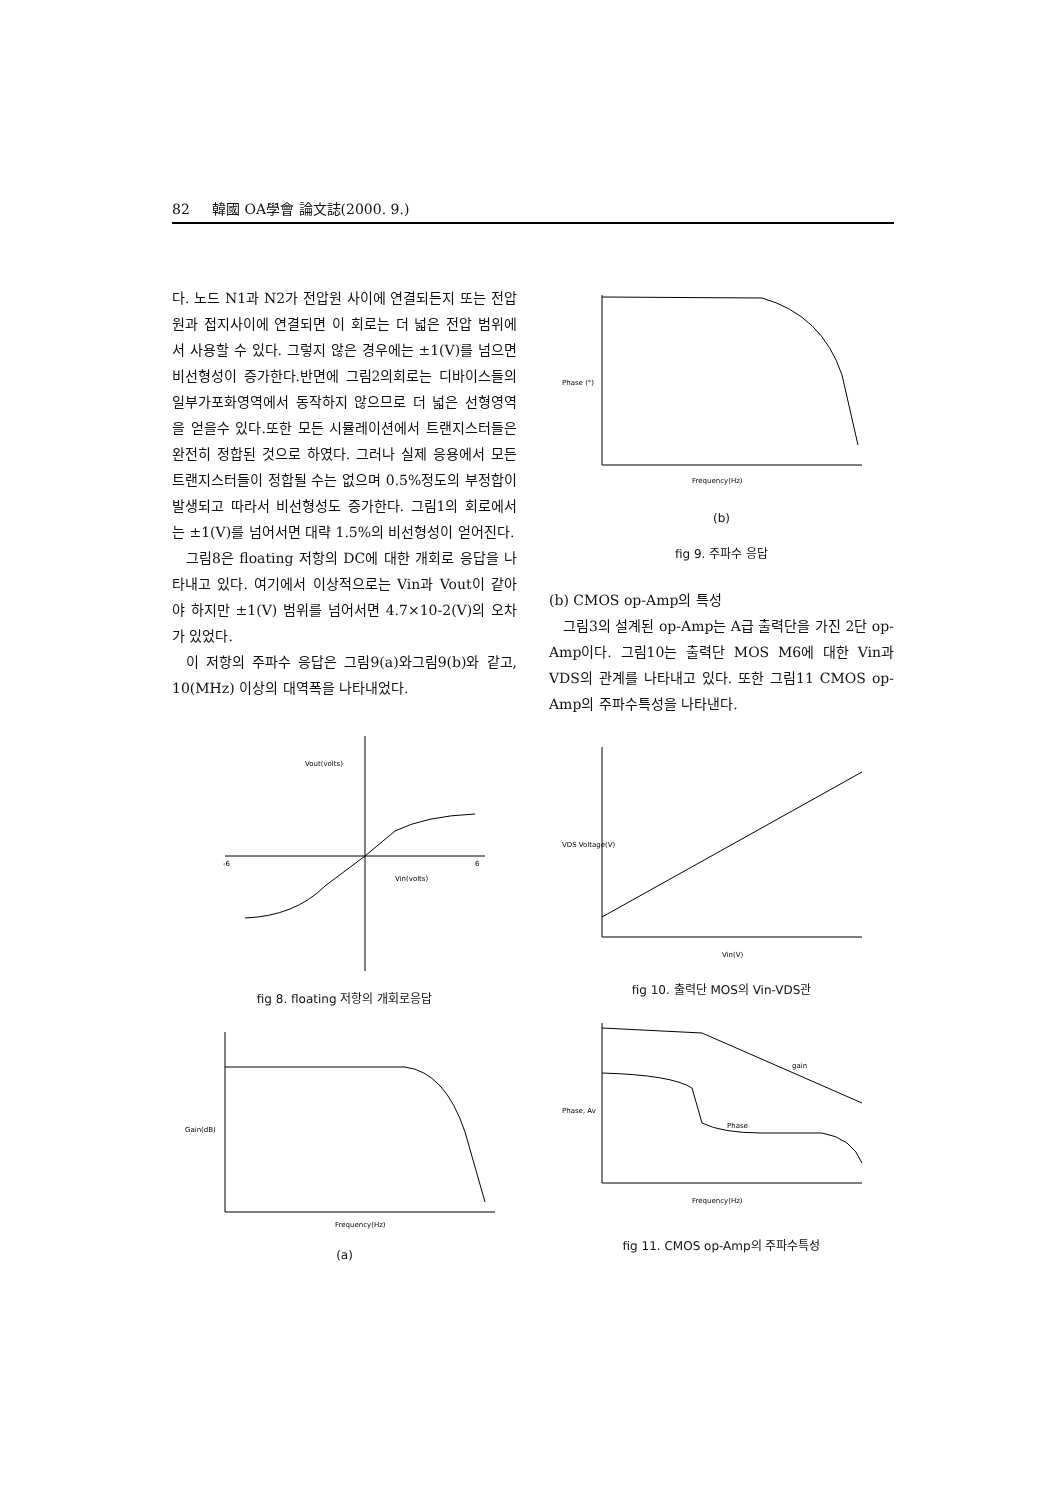82 韓國 OA學會 論文誌(2000. 9.)
다. 노드 N1과 N2가 전압원 사이에 연결되든지 또는 전압원과 접지사이에 연결되면 이 회로는 더 넓은 전압 범위에서 사용할 수 있다. 그렇지 않은 경우에는 ±1(V)를 넘으면 비선형성이 증가한다.반면에 그림2의회로는 디바이스들의 일부가포화영역에서 동작하지 않으므로 더 넓은 선형영역을 얻을수 있다.또한 모든 시뮬레이션에서 트랜지스터들은 완전히 정합된 것으로 하였다. 그러나 실제 응용에서 모든 트랜지스터들이 정합될 수는 없으며 0.5%정도의 부정합이 발생되고 따라서 비선형성도 증가한다. 그림1의 회로에서는 ±1(V)를 넘어서면 대략 1.5%의 비선형성이 얻어진다.
그림8은 floating 저항의 DC에 대한 개회로 응답을 나타내고 있다. 여기에서 이상적으로는 Vin과 Vout이 같아야 하지만 ±1(V) 범위를 넘어서면 4.7×10-2(V)의 오차가 있었다.
이 저항의 주파수 응답은 그림9(a)와그림9(b)와 같고, 10(MHz) 이상의 대역폭을 나타내었다.
Vin(volts)
Vout(volts)
-6
6
fig 8. floating 저항의 개회로응답
Gain(dB)
Frequency(Hz)
(a)
Phase (°)
Frequency(Hz)
(b)
fig 9. 주파수 응답
(b) CMOS op-Amp의 특성
그림3의 설계된 op-Amp는 A급 출력단을 가진 2단 op-Amp이다. 그림10는 출력단 MOS M6에 대한 Vin과 VDS의 관계를 나타내고 있다. 또한 그림11 CMOS op-Amp의 주파수특성을 나타낸다.
VDS Voltage(V)
Vin(V)
fig 10. 출력단 MOS의 Vin-VDS관
gain
Phase
Phase, Av
Frequency(Hz)
fig 11. CMOS op-Amp의 주파수특성